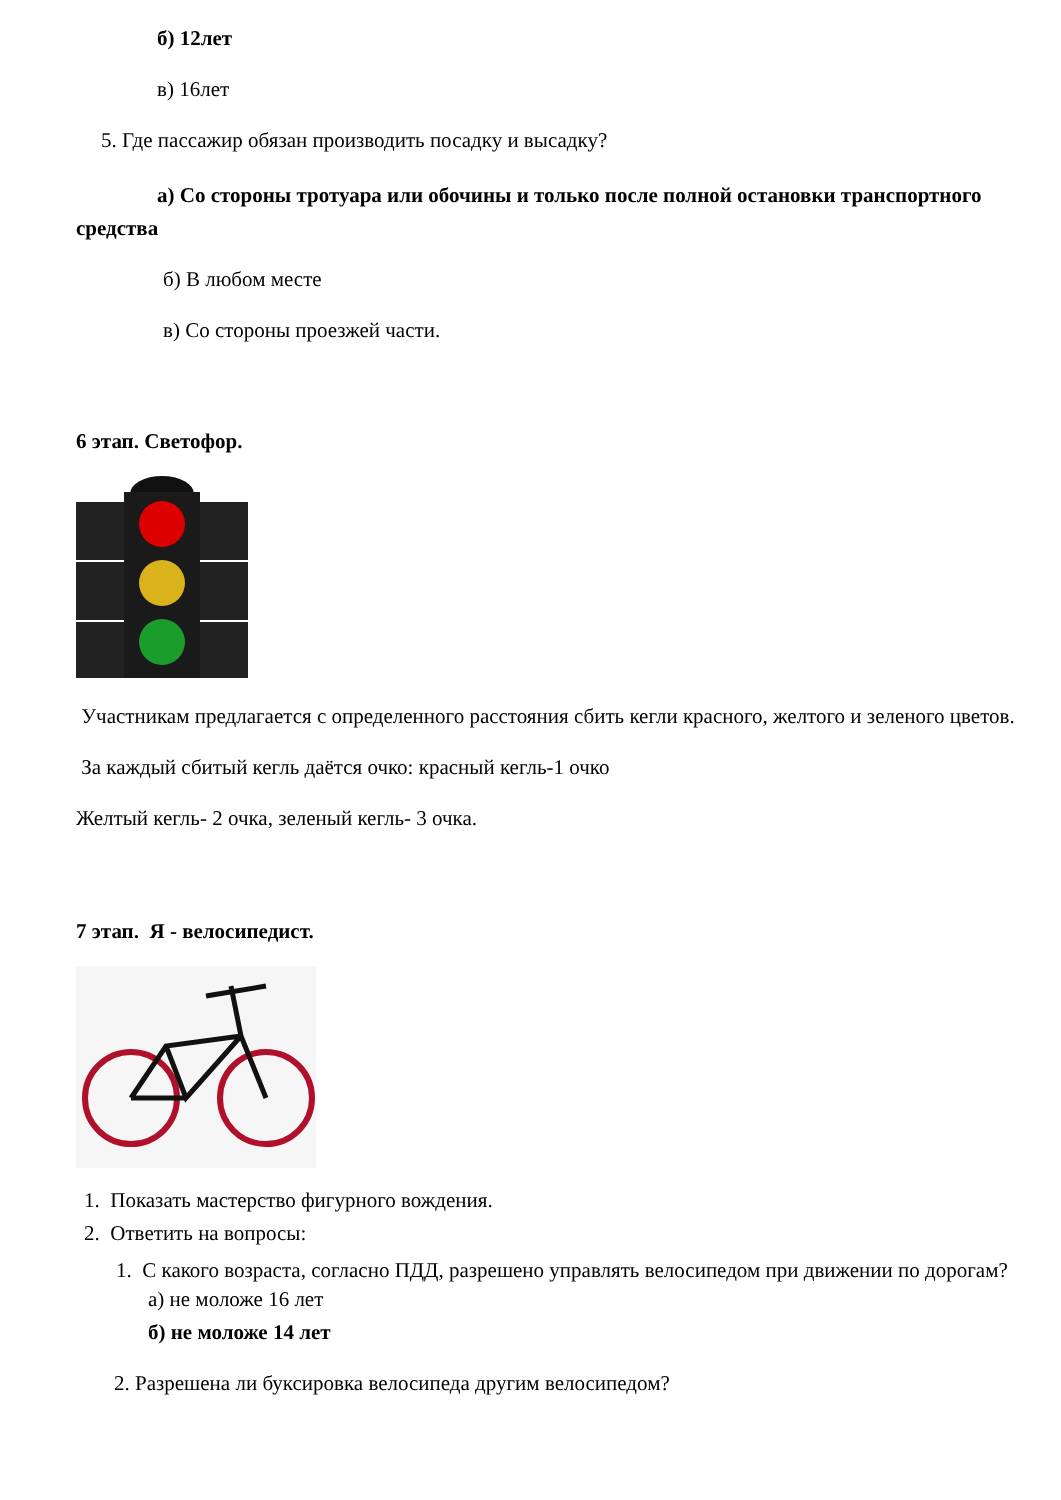б) 12лет
в) 16лет
5. Где пассажир обязан производить посадку и высадку?
а) Со стороны тротуара или обочины и только после полной остановки транспортного средства
б) В любом месте
в) Со стороны проезжей части.
6 этап. Светофор.
Участникам предлагается с определенного расстояния сбить кегли красного, желтого и зеленого цветов.
За каждый сбитый кегль даётся очко: красный кегль-1 очко
Желтый кегль- 2 очка, зеленый кегль- 3 очка.
7 этап. Я - велосипедист.
1. Показать мастерство фигурного вождения.
2. Ответить на вопросы:
1. С какого возраста, согласно ПДД, разрешено управлять велосипедом при движении по дорогам?
а) не моложе 16 лет
б) не моложе 14 лет
2. Разрешена ли буксировка велосипеда другим велосипедом?